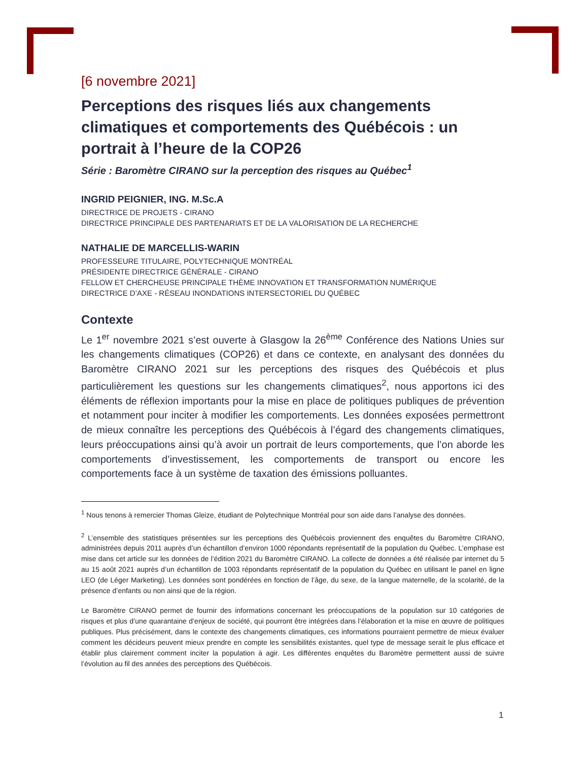[6 novembre 2021]
Perceptions des risques liés aux changements climatiques et comportements des Québécois : un portrait à l’heure de la COP26
Série : Baromètre CIRANO sur la perception des risques au Québec<sup>1</sup>
INGRID PEIGNIER, ING. M.Sc.A
DIRECTRICE DE PROJETS - CIRANO
DIRECTRICE PRINCIPALE DES PARTENARIATS ET DE LA VALORISATION DE LA RECHERCHE
NATHALIE DE MARCELLIS-WARIN
PROFESSEURE TITULAIRE, POLYTECHNIQUE MONTRÉAL
PRÉSIDENTE DIRECTRICE GÉNÉRALE - CIRANO
FELLOW ET CHERCHEUSE PRINCIPALE THÈME INNOVATION ET TRANSFORMATION NUMÉRIQUE
DIRECTRICE D’AXE - RÉSEAU INONDATIONS INTERSECTORIEL DU QUÉBEC
Contexte
Le 1<sup>er</sup> novembre 2021 s’est ouverte à Glasgow la 26<sup>ème</sup> Conférence des Nations Unies sur les changements climatiques (COP26) et dans ce contexte, en analysant des données du Baromètre CIRANO 2021 sur les perceptions des risques des Québécois et plus particulièrement les questions sur les changements climatiques<sup>2</sup>, nous apportons ici des éléments de réflexion importants pour la mise en place de politiques publiques de prévention et notamment pour inciter à modifier les comportements. Les données exposées permettront de mieux connaître les perceptions des Québécois à l’égard des changements climatiques, leurs préoccupations ainsi qu’à avoir un portrait de leurs comportements, que l’on aborde les comportements d’investissement, les comportements de transport ou encore les comportements face à un système de taxation des émissions polluantes.
<sup>1</sup> Nous tenons à remercier Thomas Gleize, étudiant de Polytechnique Montréal pour son aide dans l’analyse des données.
<sup>2</sup> L’ensemble des statistiques présentées sur les perceptions des Québécois proviennent des enquêtes du Baromètre CIRANO, administrées depuis 2011 auprès d’un échantillon d’environ 1000 répondants représentatif de la population du Québec. L’emphase est mise dans cet article sur les données de l’édition 2021 du Baromètre CIRANO. La collecte de données a été réalisée par internet du 5 au 15 août 2021 auprès d’un échantillon de 1003 répondants représentatif de la population du Québec en utilisant le panel en ligne LEO (de Léger Marketing). Les données sont pondérées en fonction de l’âge, du sexe, de la langue maternelle, de la scolarité, de la présence d’enfants ou non ainsi que de la région.
Le Baromètre CIRANO permet de fournir des informations concernant les préoccupations de la population sur 10 catégories de risques et plus d’une quarantaine d’enjeux de société, qui pourront être intégrées dans l’élaboration et la mise en œuvre de politiques publiques. Plus précisément, dans le contexte des changements climatiques, ces informations pourraient permettre de mieux évaluer comment les décideurs peuvent mieux prendre en compte les sensibilités existantes, quel type de message serait le plus efficace et établir plus clairement comment inciter la population à agir. Les différentes enquêtes du Baromètre permettent aussi de suivre l’évolution au fil des années des perceptions des Québécois.
1